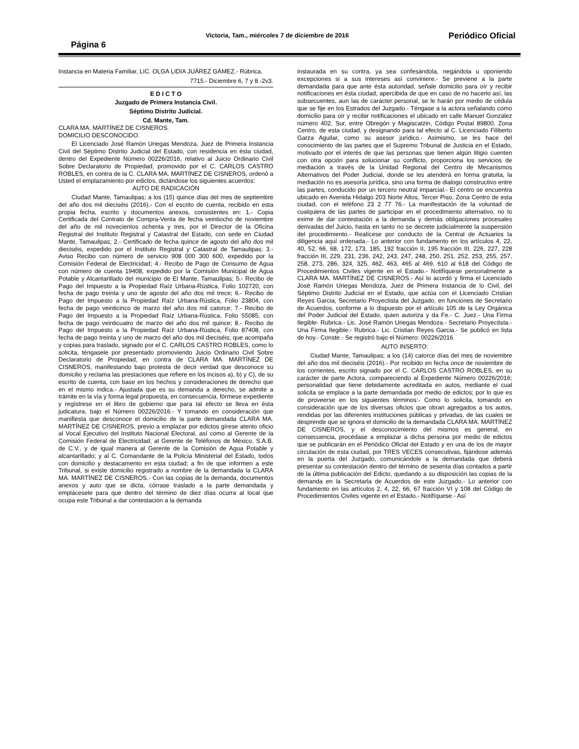Página 6 Victoria, Tam., miércoles 7 de diciembre de 2016 Periódico Oficial
Instancia en Materia Familiar, LIC. OLGA LIDIA JUÁREZ GÁMEZ.- Rúbrica.
7715.- Diciembre 6, 7 y 8.-2v3.
E D I C T O
Juzgado de Primera Instancia Civil.
Séptimo Distrito Judicial.
Cd. Mante, Tam.
CLARA MA. MARTÍNEZ DE CISNEROS.
DOMICILIO DESCONOCIDO.
El Licenciado José Ramón Uriegas Mendoza, Juez de Primera Instancia Civil del Séptimo Distrito Judicial del Estado, con residencia en ésta ciudad, dentro del Expediente Número 00226/2016, relativo al Juicio Ordinario Civil Sobre Declaratorio de Propiedad, promovido por el C. CARLOS CASTRO ROBLES, en contra de la C. CLARA MA. MARTÍNEZ DE CISNEROS, ordenó a Usted el emplazamiento por edictos, dictándose los siguientes acuerdos:
AUTO DE RADICACIÓN
Ciudad Mante, Tamaulipas; a los (15) quince días del mes de septiembre del año dos mil dieciséis (2016).- Con el escrito de cuenta, recibido en esta propia fecha, escrito y documentos anexos, consistentes en: 1.- Copia Certificada del Contrato de Compra-Venta de fecha veintiocho de noviembre del año de mil novecientos ochenta y tres, por el Director de la Oficina Registral del Instituto Registral y Catastral del Estado, con sede en Ciudad Mante, Tamaulipas; 2.- Certificado de fecha quince de agosto del año dos mil dieciséis, expedido por el Instituto Registral y Catastral de Tamaulipas; 3.- Aviso Recibo con número de servicio 908 000 300 600, expedido por la Comisión Federal de Electricidad; 4.- Recibo de Pago de Consumo de Agua con número de cuenta 19408, expedido por la Comisión Municipal de Agua Potable y Alcantarillado del municipio de El Mante, Tamaulipas; 5.- Recibo de Pago del Impuesto a la Propiedad Raíz Urbana-Rústica, Folio 102720, con fecha de pago treinta y uno de agosto del año dos mil trece; 6.- Recibo de Pago del Impuesto a la Propiedad Raíz Urbana-Rústica, Folio 23804, con fecha de pago veinticinco de marzo del año dos mil catorce; 7.- Recibo de Pago del Impuesto a la Propiedad Raíz Urbana-Rústica, Folio 55085, con fecha de pago veinticuatro de marzo del año dos mil quince; 8.- Recibo de Pago del Impuesto a la Propiedad Raíz Urbana-Rústica, Folio 87408, con fecha de pago treinta y uno de marzo del año dos mil dieciséis; que acompaña y copias para traslado, signado por el C. CARLOS CASTRO ROBLES, como lo solicita, téngasele por presentado promoviendo Juicio Ordinario Civil Sobre Declaratorio de Propiedad, en contra de CLARA MA. MARTÍNEZ DE CISNEROS, manifestando bajo protesta de decir verdad que desconoce su domicilio y reclama las prestaciones que refiere en los incisos a), b) y C), de su escrito de cuenta, con base en los hechos y consideraciones de derecho que en el mismo indica.- Ajustada que es su demanda a derecho, se admite a trámite en la vía y forma legal propuesta, en consecuencia, fórmese expediente y regístrese en el libro de gobierno que para tal efecto se lleva en ésta judicatura, bajo el Número 00226/2016.- Y tomando en consideración que manifiesta que desconoce el domicilio de la parte demandada CLARA MA. MARTÍNEZ DE CISNEROS, previo a emplazar por edictos gírese atento oficio al Vocal Ejecutivo del Instituto Nacional Electoral, así como al Gerente de la Comisión Federal de Electricidad; al Gerente de Teléfonos de México, S.A.B. de C.V., y de igual manera al Gerente de la Comisión de Agua Potable y alcantarillado; y al C. Comandante de la Policía Ministerial del Estado, todos con domicilio y destacamento en esta ciudad; a fin de que informen a este Tribunal, si existe domicilio registrado a nombre de la demandada la CLARA MA. MARTÍNEZ DE CISNEROS.- Con las copias de la demanda, documentos anexos y auto que se dicta, córrase traslado a la parte demandada y emplácesele para que dentro del término de diez días ocurra al local que ocupa este Tribunal a dar contestación a la demanda
instaurada en su contra, ya sea confesándola, negándola u oponiendo excepciones si a sus intereses así conviniere.- Se previene a la parte demandada para que ante ésta autoridad, señale domicilio para oír y recibir notificaciones en ésta ciudad, apercibida de que en caso de no hacerlo así, las subsecuentes, aun las de carácter personal, se le harán por medio de cédula que se fije en los Estrados del Juzgado.- Téngase a la actora señalando como domicilio para oír y recibir notificaciones el ubicado en calle Manuel González número 402, Sur, entre Obregón y Magiscatzin, Código Postal 89800, Zona Centro, de esta ciudad, y designando para tal efecto al C. Licenciado Filiberto Garza Aguilar, como su asesor jurídico.- Asimismo, se les hace del conocimiento de las partes que el Supremo Tribunal de Justicia en el Estado, motivado por el interés de que las personas que tienen algún litigio cuenten con otra opción para solucionar su conflicto, proporciona los servicios de mediación a través de la Unidad Regional del Centro de Mecanismos Alternativos del Poder Judicial, donde se les atenderá en forma gratuita, la mediación no es asesoría jurídica, sino una forma de dialogo constructivo entre las partes, conducido por un tercero neutral imparcial.- El centro se encuentra ubicado en Avenida Hidalgo 203 Norte Altos, Tercer Piso, Zona Centro de esta ciudad, con el teléfono 23 2 77 76.- La manifestación de la voluntad de cualquiera de las partes de participar en el procedimiento alternativo, no lo exime de dar contestación a la demanda y demás obligaciones procesales derivadas del Juicio, hasta en tanto no se decrete judicialmente la suspensión del procedimiento.- Realícese por conducto de la Central de Actuarios la diligencia aquí ordenada.- Lo anterior con fundamento en los artículos 4, 22, 40, 52, 66, 68, 172, 173, 185, 192 fracción II, 195 fracción III, 226, 227, 228 fracción III, 229, 231, 236, 242, 243, 247, 248, 250, 251, 252, 253, 255, 257, 258, 273, 286, 324, 325, 462, 463, 465 al 469, 610 al 618 del Código de Procedimientos Civiles vigente en el Estado.- Notifíquese personalmente a CLARA MA. MARTÍNEZ DE CISNEROS.- Así lo acordó y firma el Licenciado José Ramón Uriegas Mendoza, Juez de Primera Instancia de lo Civil, del Séptimo Distrito Judicial en el Estado, que actúa con el Licenciado Cristian Reyes Garcia, Secretario Proyectista del Juzgado, en funciones de Secretario de Acuerdos, conforme a lo dispuesto por el artículo 105 de la Ley Orgánica del Poder Judicial del Estado, quien autoriza y da Fe.- C. Juez.- Una Firma Ilegible- Rubrica.- Lic. José Ramón Uriegas Mendoza.- Secretario Proyectista.- Una Firma Ilegible.- Rubrica.- Lic. Cristian Reyes Garcia.- Se publicó en lista de hoy.- Conste.- Se registró bajo el Número: 00226/2016
AUTO INSERTO:
Ciudad Mante, Tamaulipas; a los (14) catorce días del mes de noviembre del año dos mil dieciséis (2016).- Por recibido en fecha once de noviembre de los corrientes, escrito signado por el C. CARLOS CASTRO ROBLES, en su carácter de parte Actora, compareciendo al Expediente Número 00226/2016; personalidad que tiene debidamente acreditada en autos, mediante el cual solicita se emplace a la parte demandada por medio de edictos; por lo que es de proveerse en los siguientes términos:- Como lo solicita, tomando en consideración que de los diversas oficios que obran agregados a los autos, rendidas por las diferentes instituciones públicas y privadas, de las cuales se desprende que se ignora el domicilio de la demandada CLARA MA. MARTÍNEZ DE CISNEROS, y el desconocimiento del mismos es general, en consecuencia, procédase a emplazar a dicha persona por medio de edictos que se publicarán en el Periódico Oficial del Estado y en una de los de mayor circulación de esta ciudad, por TRES VECES consecutivas, fijándose además en la puerta del Juzgado, comunicándole a la demandada que deberá presentar su contestación dentro del término de sesenta días contados a partir de la última publicación del Edicto, quedando a su disposición las copias de la demanda en la Secretarla de Acuerdos de este Juzgado.- Lo anterior con fundamento en las artículos 2, 4, 22, 66, 67 fracción VI y 108 del Código de Procedimientos Civiles vigente en el Estado.- Notifíquese.- Así